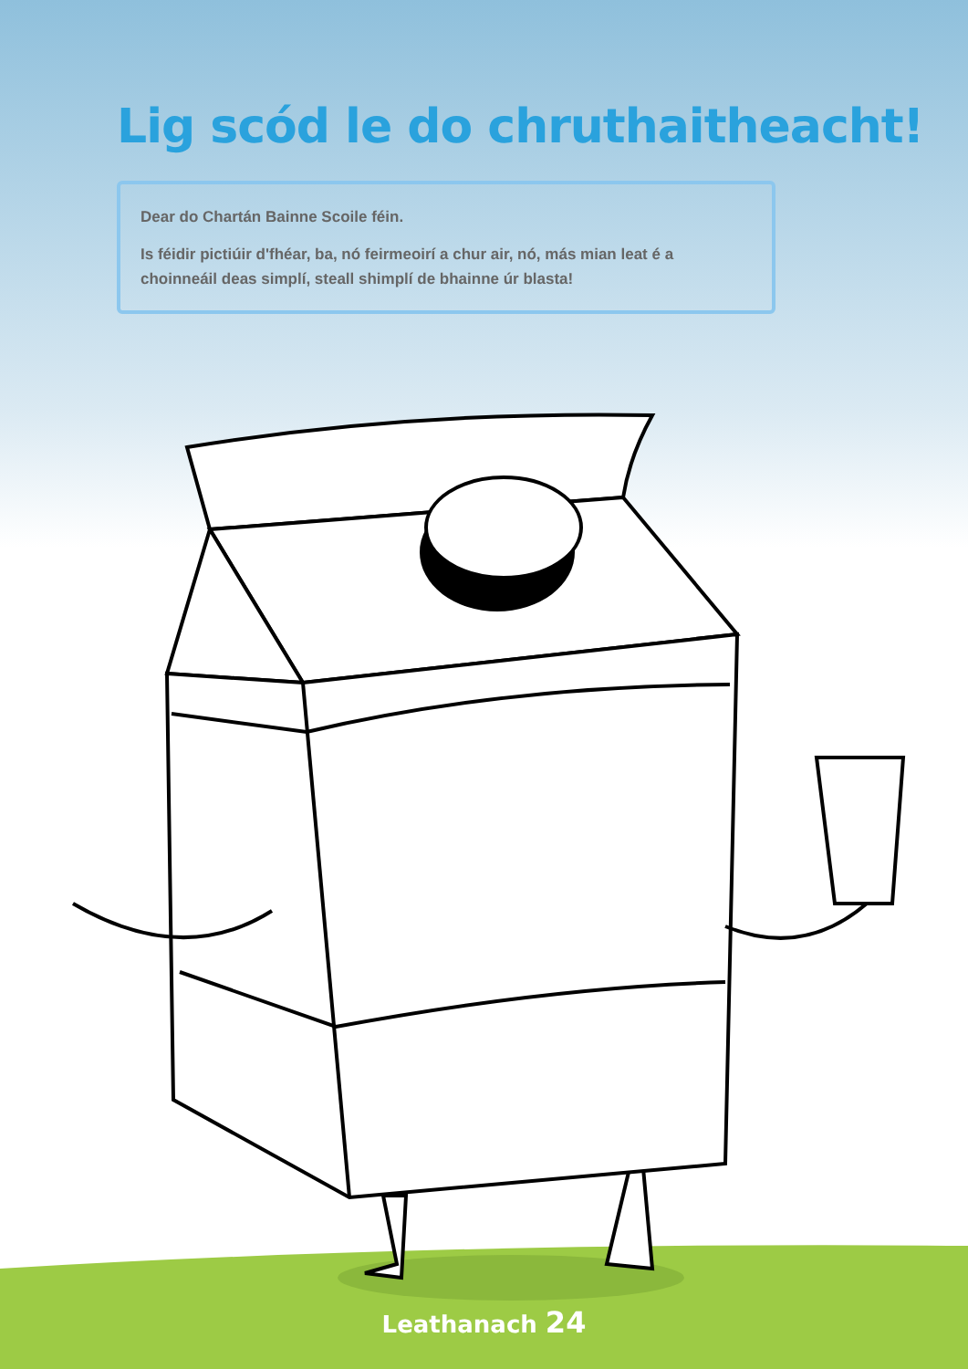Lig scód le do chruthaitheacht!
Dear do Chartán Bainne Scoile féin.
Is féidir pictiúir d'fhéar, ba, nó feirmeoirí a chur air, nó, más mian leat é a choinneáil deas simplí, steall shimplí de bhainne úr blasta!
Leathanach 24